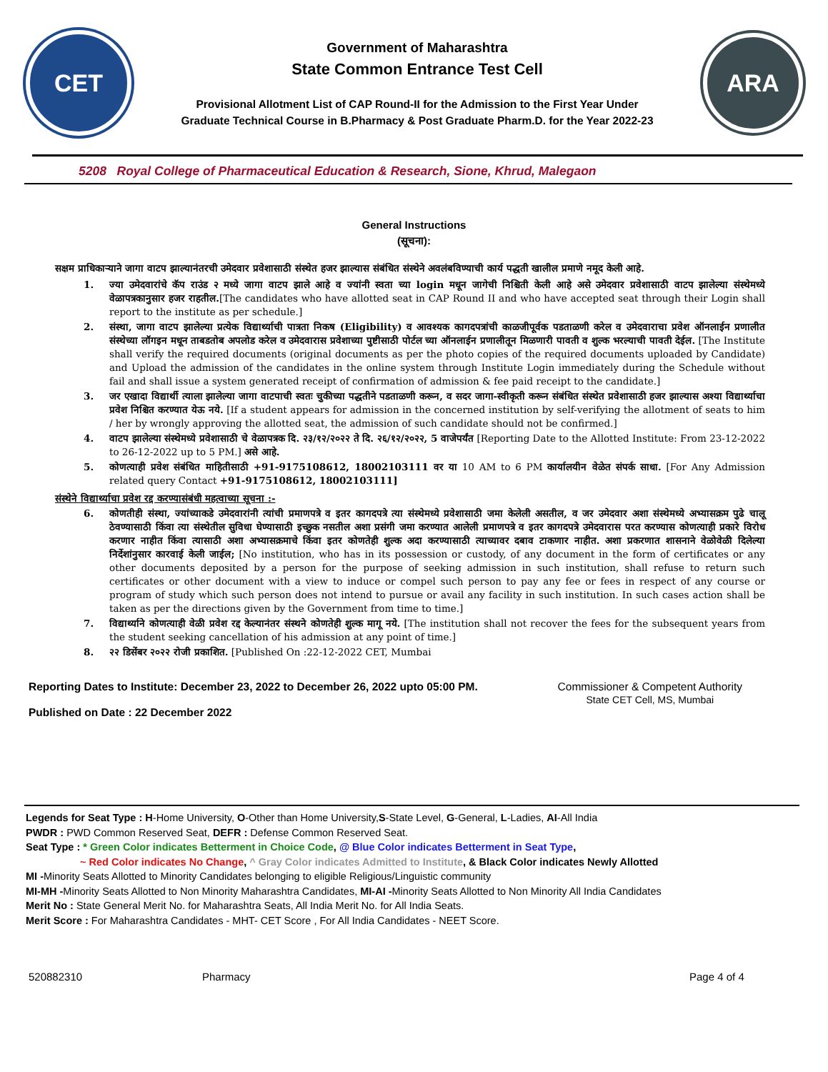CET
Government of Maharashtra
State Common Entrance Test Cell
Provisional Allotment List of CAP Round-II for the Admission to the First Year Under
Graduate Technical Course in B.Pharmacy & Post Graduate Pharm.D. for the Year 2022-23
ARA
5208 Royal College of Pharmaceutical Education & Research, Sione, Khrud, Malegaon
General Instructions
(सूचना):
सक्षम प्राधिकाऱ्याने जागा वाटप झाल्यानंतरची उमेदवार प्रवेशासाठी संस्थेत हजर झाल्यास संबंधित संस्थेने अवलंबविण्याची कार्य पद्धती खालील प्रमाणे नमूद केली आहे.
1. ज्या उमेदवारांचे कॅप राउंड २ मध्ये जागा वाटप झाले आहे व ज्यांनी स्वता च्या login मधून जागेची निश्चिती केली आहे असे उमेदवार प्रवेशासाठी वाटप झालेल्या संस्थेमध्ये वेळापत्रकानुसार हजर राहतील.[The candidates who have allotted seat in CAP Round II and who have accepted seat through their Login shall report to the institute as per schedule.]
2. संस्था, जागा वाटप झालेल्या प्रत्येक विद्यार्थ्याची पात्रता निकष (Eligibility) व आवश्यक कागदपत्रांची काळजीपूर्वक पडताळणी करेल व उमेदवाराचा प्रवेश ऑनलाईन प्रणालीत संस्थेच्या लॉगइन मधून ताबडतोब अपलोड करेल व उमेदवारास प्रवेशाच्या पुष्टीसाठी पोर्टल च्या ऑनलाईन प्रणालीतून मिळणारी पावती व शुल्क भरल्याची पावती देईल. [The Institute shall verify the required documents (original documents as per the photo copies of the required documents uploaded by Candidate) and Upload the admission of the candidates in the online system through Institute Login immediately during the Schedule without fail and shall issue a system generated receipt of confirmation of admission & fee paid receipt to the candidate.]
3. जर एखादा विद्यार्थी त्याला झालेल्या जागा वाटपाची स्वतः चुकीच्या पद्धतीने पडताळणी करून, व सदर जागा-स्वीकृती करून संबंधित संस्थेत प्रवेशासाठी हजर झाल्यास अश्या विद्यार्थ्याचा प्रवेश निश्चित करण्यात येऊ नये. [If a student appears for admission in the concerned institution by self-verifying the allotment of seats to him / her by wrongly approving the allotted seat, the admission of such candidate should not be confirmed.]
4. वाटप झालेल्या संस्थेमध्ये प्रवेशासाठी चे वेळापत्रक दि. २३/१२/२०२२ ते दि. २६/१२/२०२२, 5 वाजेपर्यंत [Reporting Date to the Allotted Institute: From 23-12-2022 to 26-12-2022 up to 5 PM.] असे आहे.
5. कोणत्याही प्रवेश संबंधित माहितीसाठी +91-9175108612, 18002103111 वर या 10 AM to 6 PM कार्यालयीन वेळेत संपर्क साधा. [For Any Admission related query Contact +91-9175108612, 18002103111]
संस्थेने विद्यार्थ्याचा प्रवेश रद्द करण्यासंबंधी महत्वाच्या सूचना :-
6. कोणतीही संस्था, ज्यांच्याकडे उमेदवारांनी त्यांची प्रमाणपत्रे व इतर कागदपत्रे त्या संस्थेमध्ये प्रवेशासाठी जमा केलेली असतील, व जर उमेदवार अशा संस्थेमध्ये अभ्यासक्रम पुढे चालू ठेवण्यासाठी किंवा त्या संस्थेतील सुविधा घेण्यासाठी इच्छुक नसतील अशा प्रसंगी जमा करण्यात आलेली प्रमाणपत्रे व इतर कागदपत्रे उमेदवारास परत करण्यास कोणत्याही प्रकारे विरोध करणार नाहीत किंवा त्यासाठी अशा अभ्यासक्रमाचे किंवा इतर कोणतेही शुल्क अदा करण्यासाठी त्याच्यावर दबाव टाकणार नाहीत. अशा प्रकरणात शासनाने वेळोवेळी दिलेल्या निर्देशांनुसार कारवाई केली जाईल; [No institution, who has in its possession or custody, of any document in the form of certificates or any other documents deposited by a person for the purpose of seeking admission in such institution, shall refuse to return such certificates or other document with a view to induce or compel such person to pay any fee or fees in respect of any course or program of study which such person does not intend to pursue or avail any facility in such institution. In such cases action shall be taken as per the directions given by the Government from time to time.]
7. विद्यार्थ्याने कोणत्याही वेळी प्रवेश रद्द केल्यानंतर संस्थने कोणतेही शुल्क मागू नये. [The institution shall not recover the fees for the subsequent years from the student seeking cancellation of his admission at any point of time.]
8. २२ डिसेंबर २०२२ रोजी प्रकाशित. [Published On :22-12-2022 CET, Mumbai
Reporting Dates to Institute: December 23, 2022 to December 26, 2022 upto 05:00 PM.
Published on Date : 22 December 2022
Commissioner & Competent Authority
State CET Cell, MS, Mumbai
Legends for Seat Type : H-Home University, O-Other than Home University,S-State Level, G-General, L-Ladies, AI-All India
PWDR : PWD Common Reserved Seat, DEFR : Defense Common Reserved Seat.
Seat Type : * Green Color indicates Betterment in Choice Code, @ Blue Color indicates Betterment in Seat Type,
~ Red Color indicates No Change, ^ Gray Color indicates Admitted to Institute, & Black Color indicates Newly Allotted
MI -Minority Seats Allotted to Minority Candidates belonging to eligible Religious/Linguistic community
MI-MH -Minority Seats Allotted to Non Minority Maharashtra Candidates, MI-AI -Minority Seats Allotted to Non Minority All India Candidates
Merit No : State General Merit No. for Maharashtra Seats, All India Merit No. for All India Seats.
Merit Score : For Maharashtra Candidates - MHT- CET Score , For All India Candidates - NEET Score.
520882310 Pharmacy Page 4 of 4